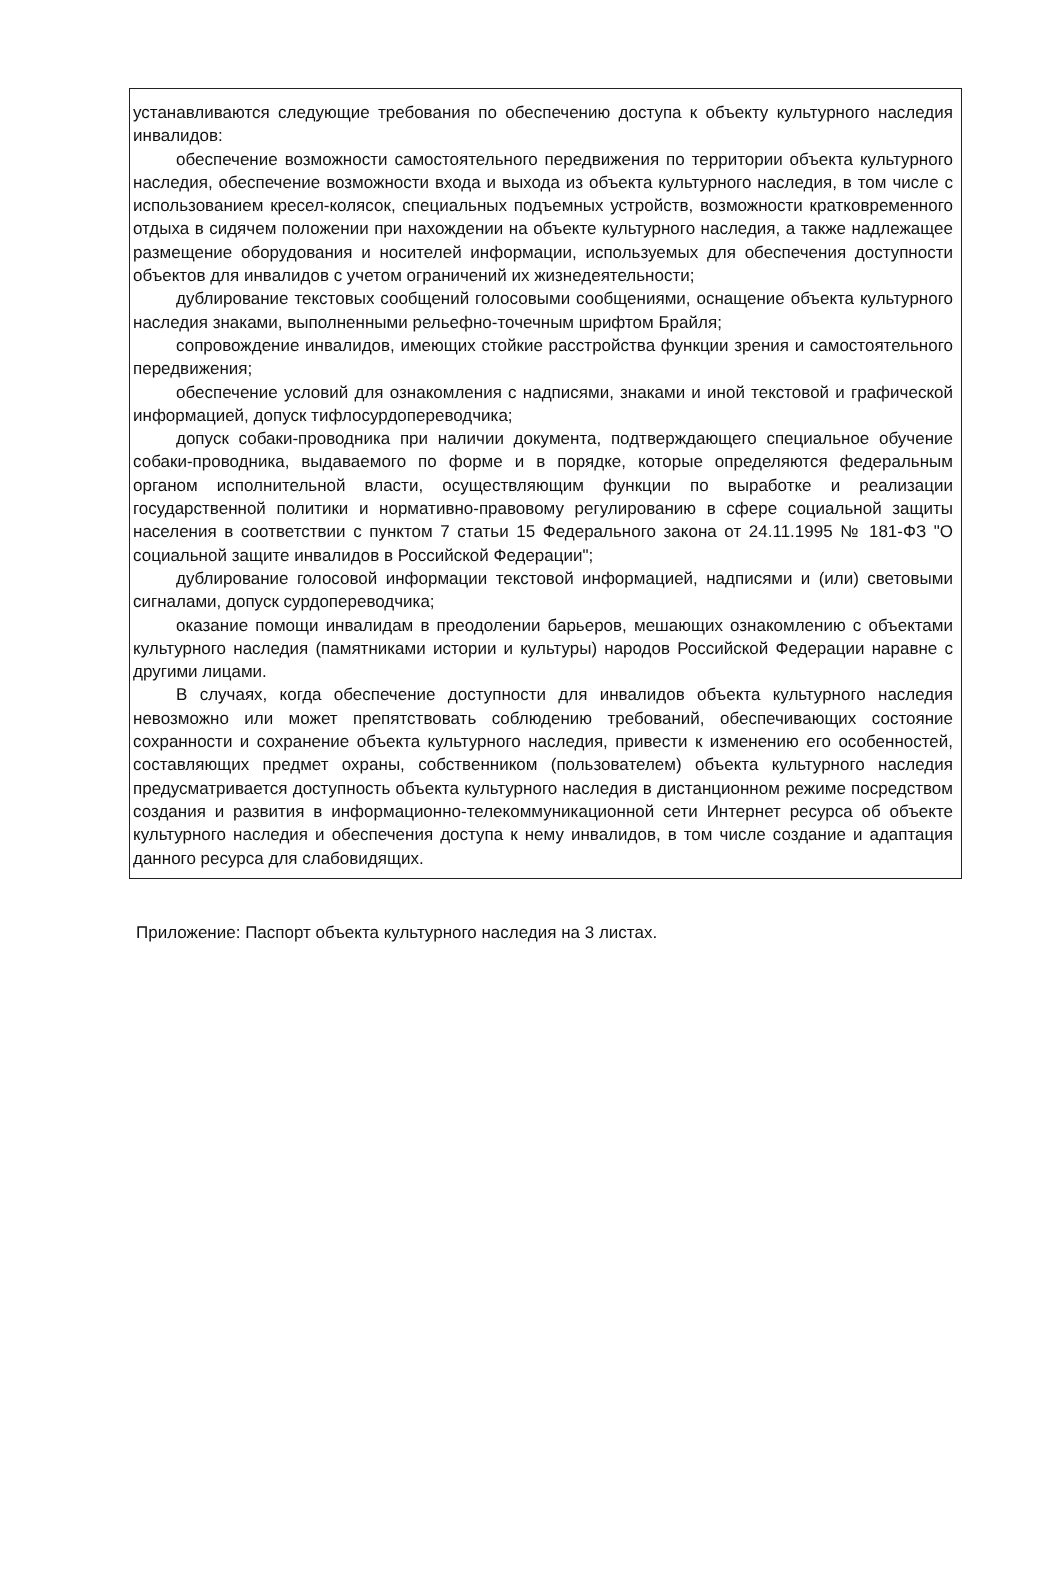устанавливаются следующие требования по обеспечению доступа к объекту культурного наследия инвалидов:
обеспечение возможности самостоятельного передвижения по территории объекта культурного наследия, обеспечение возможности входа и выхода из объекта культурного наследия, в том числе с использованием кресел-колясок, специальных подъемных устройств, возможности кратковременного отдыха в сидячем положении при нахождении на объекте культурного наследия, а также надлежащее размещение оборудования и носителей информации, используемых для обеспечения доступности объектов для инвалидов с учетом ограничений их жизнедеятельности;
дублирование текстовых сообщений голосовыми сообщениями, оснащение объекта культурного наследия знаками, выполненными рельефно-точечным шрифтом Брайля;
сопровождение инвалидов, имеющих стойкие расстройства функции зрения и самостоятельного передвижения;
обеспечение условий для ознакомления с надписями, знаками и иной текстовой и графической информацией, допуск тифлосурдопереводчика;
допуск собаки-проводника при наличии документа, подтверждающего специальное обучение собаки-проводника, выдаваемого по форме и в порядке, которые определяются федеральным органом исполнительной власти, осуществляющим функции по выработке и реализации государственной политики и нормативно-правовому регулированию в сфере социальной защиты населения в соответствии с пунктом 7 статьи 15 Федерального закона от 24.11.1995 № 181-ФЗ "О социальной защите инвалидов в Российской Федерации";
дублирование голосовой информации текстовой информацией, надписями и (или) световыми сигналами, допуск сурдопереводчика;
оказание помощи инвалидам в преодолении барьеров, мешающих ознакомлению с объектами культурного наследия (памятниками истории и культуры) народов Российской Федерации наравне с другими лицами.
В случаях, когда обеспечение доступности для инвалидов объекта культурного наследия невозможно или может препятствовать соблюдению требований, обеспечивающих состояние сохранности и сохранение объекта культурного наследия, привести к изменению его особенностей, составляющих предмет охраны, собственником (пользователем) объекта культурного наследия предусматривается доступность объекта культурного наследия в дистанционном режиме посредством создания и развития в информационно-телекоммуникационной сети Интернет ресурса об объекте культурного наследия и обеспечения доступа к нему инвалидов, в том числе создание и адаптация данного ресурса для слабовидящих.
Приложение: Паспорт объекта культурного наследия на 3 листах.